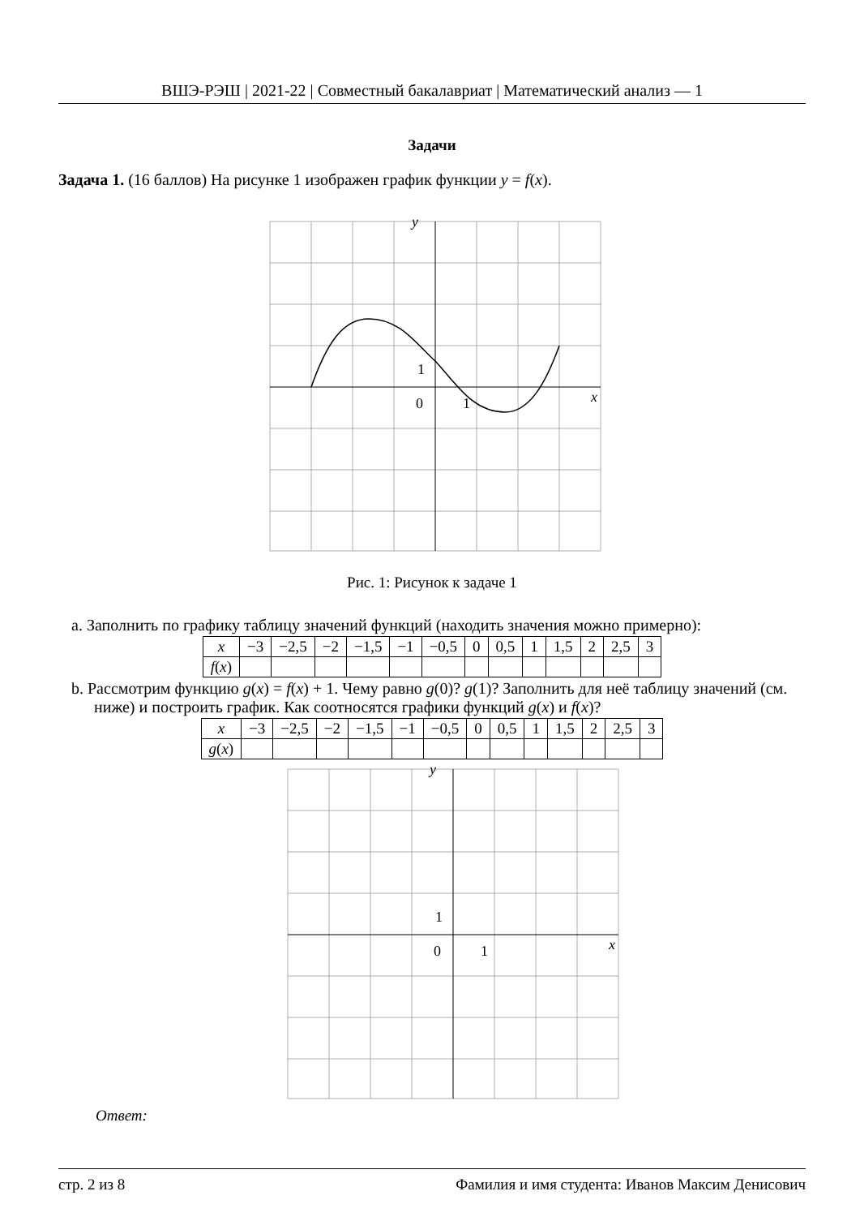ВШЭ-РЭШ | 2021-22 | Совместный бакалавриат | Математический анализ — 1
Задачи
Задача 1. (16 баллов) На рисунке 1 изображен график функции y = f(x).
y
x
0
1
1
Рис. 1: Рисунок к задаче 1
a. Заполнить по графику таблицу значений функций (находить значения можно примерно):
| x | −3 | −2,5 | −2 | −1,5 | −1 | −0,5 | 0 | 0,5 | 1 | 1,5 | 2 | 2,5 | 3 |
| f ( x ) | | | | | | | | | | | | | |
b. Рассмотрим функцию g(x) = f(x) + 1. Чему равно g(0)? g(1)? Заполнить для неё таблицу значений (см. ниже) и построить график. Как соотносятся графики функций g(x) и f(x)?
| x | −3 | −2,5 | −2 | −1,5 | −1 | −0,5 | 0 | 0,5 | 1 | 1,5 | 2 | 2,5 | 3 |
| g ( x ) | | | | | | | | | | | | | |
y
x
0
1
1
Ответ:
стр. 2 из 8 Фамилия и имя студента: Иванов Максим Денисович